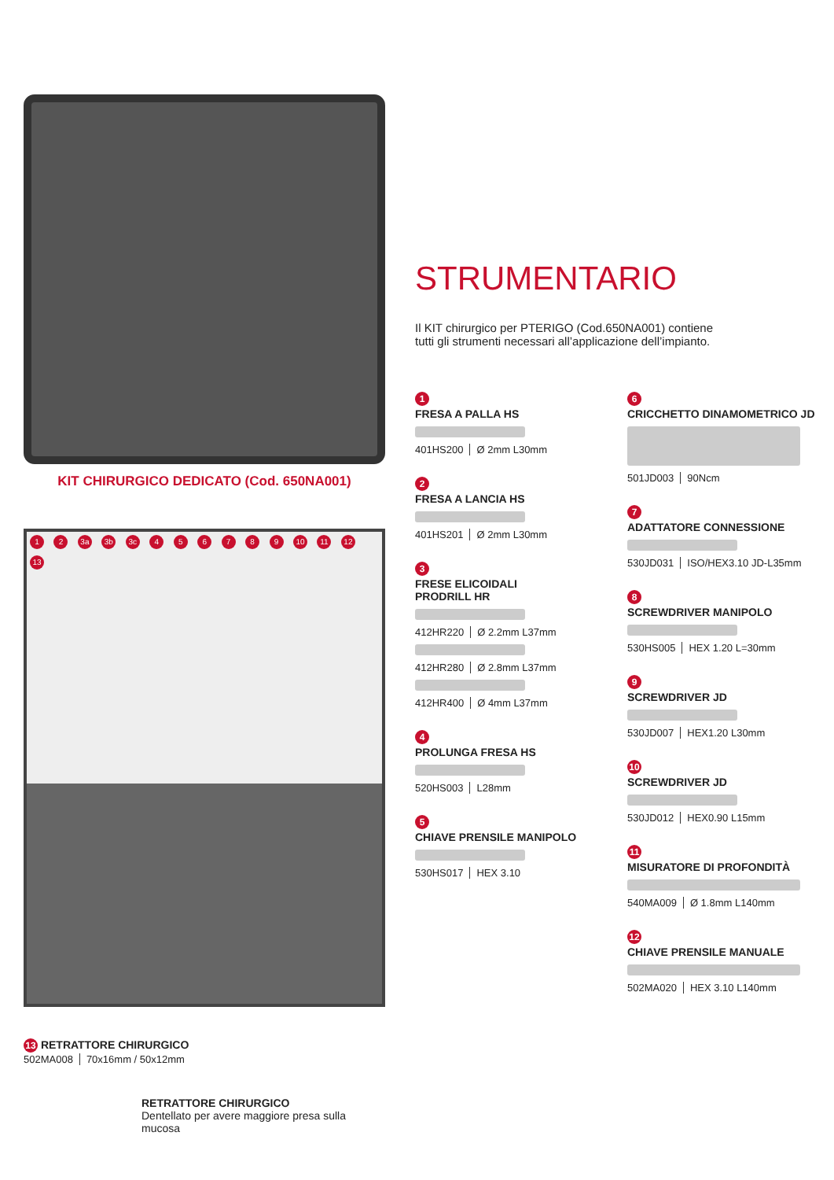KIT CHIRURGICO DEDICATO (Cod. 650NA001)
1 2 3a 3b 3c 4 5 6 7 8 9 10 11 12 13
13 RETRATTORE CHIRURGICO
502MA008 70x16mm / 50x12mm
RETRATTORE CHIRURGICO
Dentellato per avere maggiore presa sulla mucosa
STRUMENTARIO
Il KIT chirurgico per PTERIGO (Cod.650NA001) contiene tutti gli strumenti necessari all’applicazione dell’impianto.
1
FRESA A PALLA HS
401HS200 Ø 2mm L30mm
2
FRESA A LANCIA HS
401HS201 Ø 2mm L30mm
3
FRESE ELICOIDALI
PRODRILL HR
412HR220 Ø 2.2mm L37mm
412HR280 Ø 2.8mm L37mm
412HR400 Ø 4mm L37mm
4
PROLUNGA FRESA HS
520HS003 L28mm
5
CHIAVE PRENSILE MANIPOLO
530HS017 HEX 3.10
6
CRICCHETTO DINAMOMETRICO JD
501JD003 90Ncm
7
ADATTATORE CONNESSIONE
530JD031 ISO/HEX3.10 JD-L35mm
8
SCREWDRIVER MANIPOLO
530HS005 HEX 1.20 L=30mm
9
SCREWDRIVER JD
530JD007 HEX1.20 L30mm
10
SCREWDRIVER JD
530JD012 HEX0.90 L15mm
11
MISURATORE DI PROFONDITÀ
540MA009 Ø 1.8mm L140mm
12
CHIAVE PRENSILE MANUALE
502MA020 HEX 3.10 L140mm